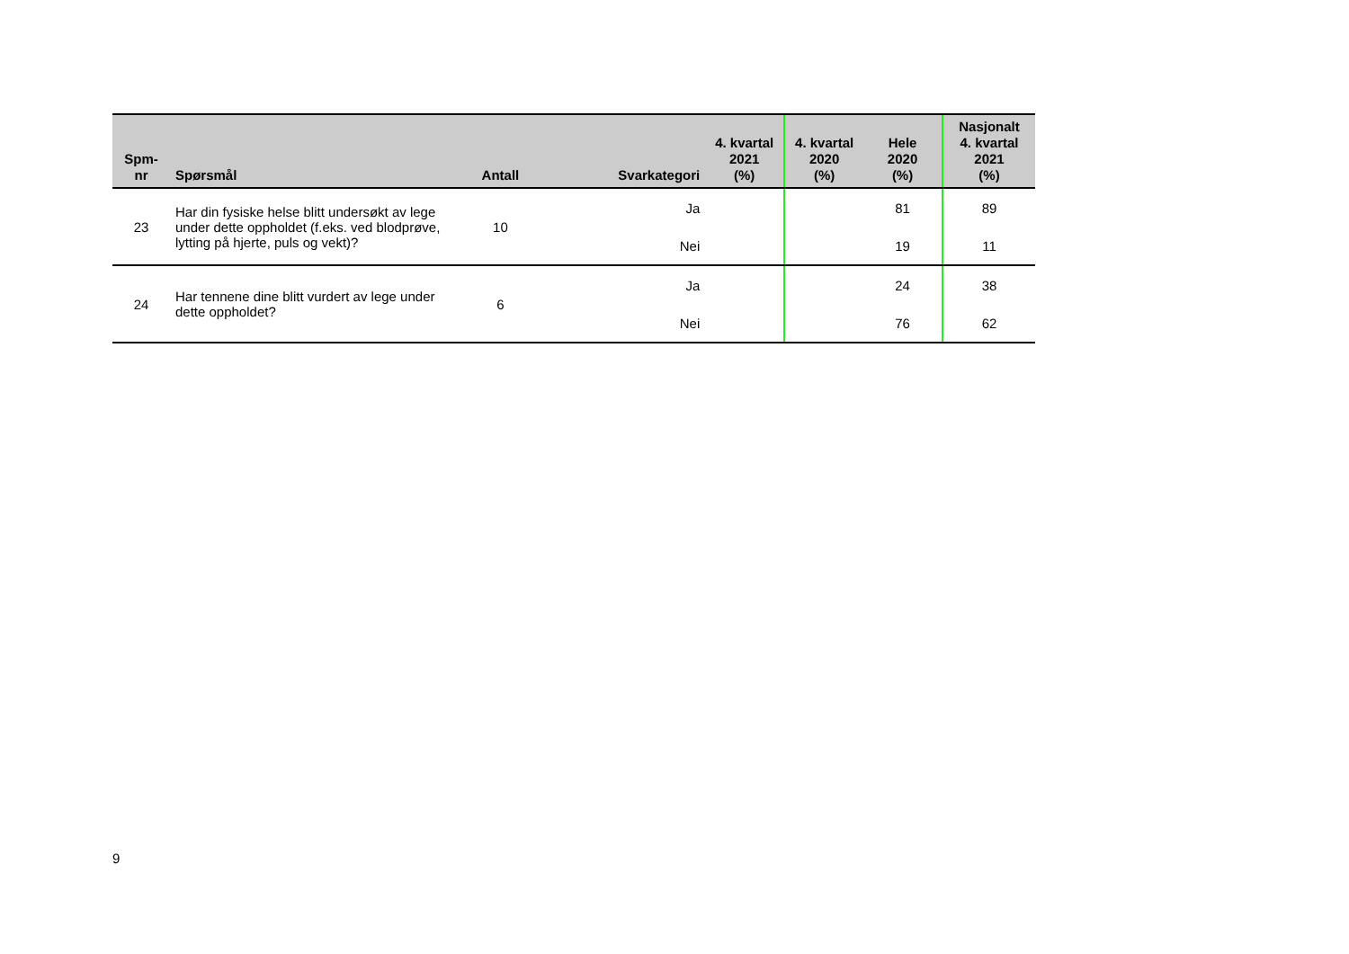| Spm- nr | Spørsmål | Antall | Svarkategori | 4. kvartal 2021 (%) | 4. kvartal 2020 (%) | Hele 2020 (%) | Nasjonalt 4. kvartal 2021 (%) |
| --- | --- | --- | --- | --- | --- | --- | --- |
| 23 | Har din fysiske helse blitt undersøkt av lege under dette oppholdet (f.eks. ved blodprøve, lytting på hjerte, puls og vekt)? | 10 | Ja | | | 81 | 89 |
| | | | Nei | | | 19 | 11 |
| 24 | Har tennene dine blitt vurdert av lege under dette oppholdet? | 6 | Ja | | | 24 | 38 |
| | | | Nei | | | 76 | 62 |
9